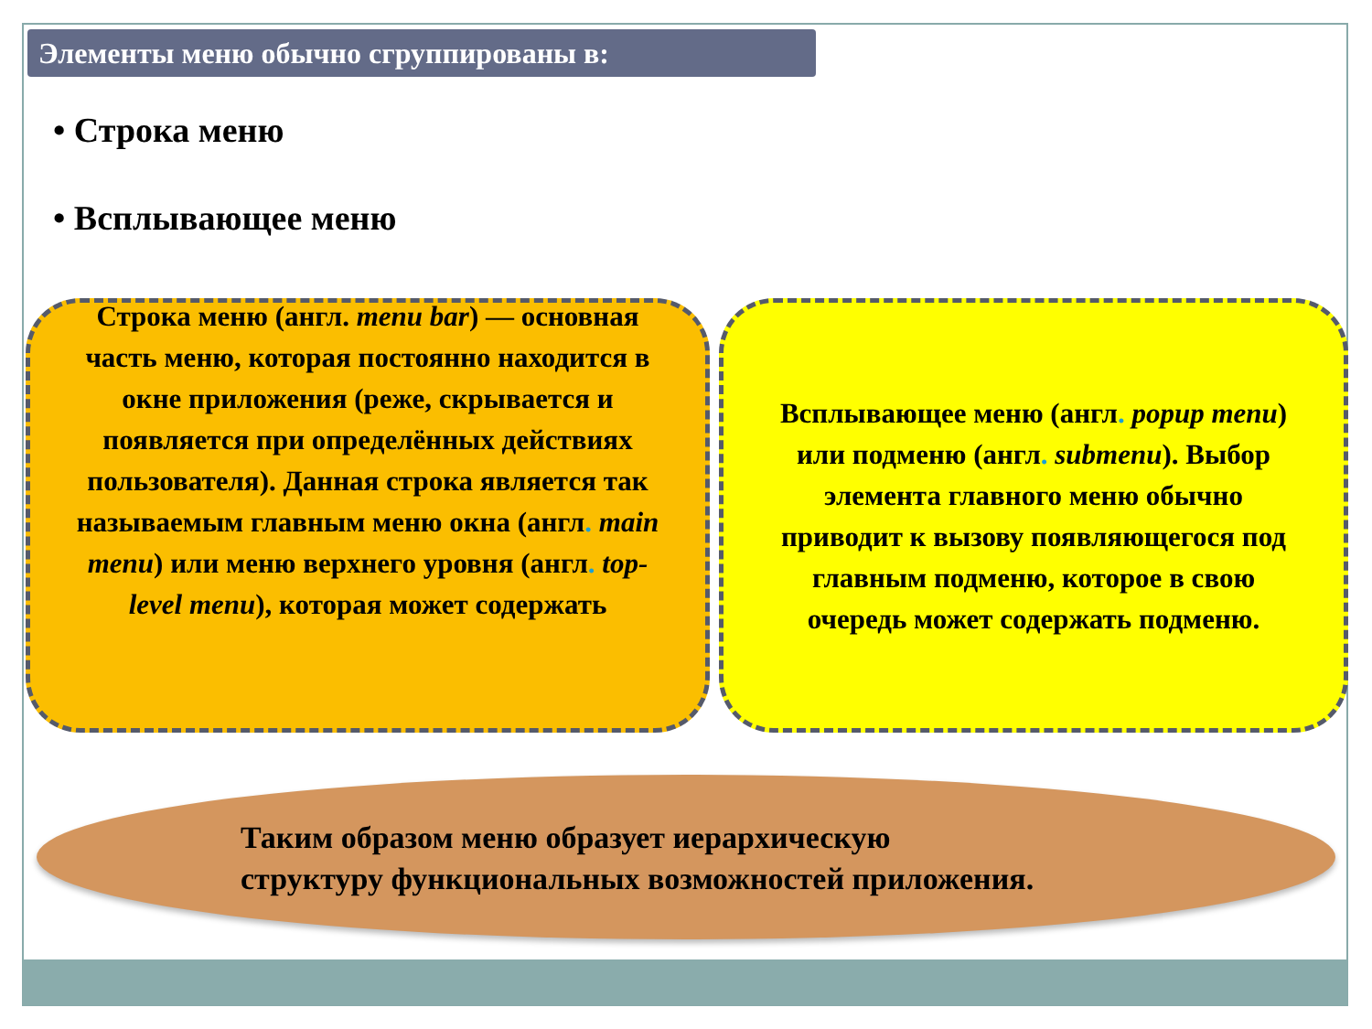Элементы меню обычно сгруппированы в:
• Строка меню
• Всплывающее меню
Строка меню (англ. menu bar) — основная часть меню, которая постоянно находится в окне приложения (реже, скрывается и появляется при определённых действиях пользователя). Данная строка является так называемым главным меню окна (англ. main menu) или меню верхнего уровня (англ. top-level menu), которая может содержать
Всплывающее меню (англ. popup menu)
или подменю (англ. submenu). Выбор элемента главного меню обычно приводит к вызову появляющегося под главным подменю, которое в свою очередь может содержать подменю.
Таким образом меню образует иерархическую
структуру функциональных возможностей приложения.